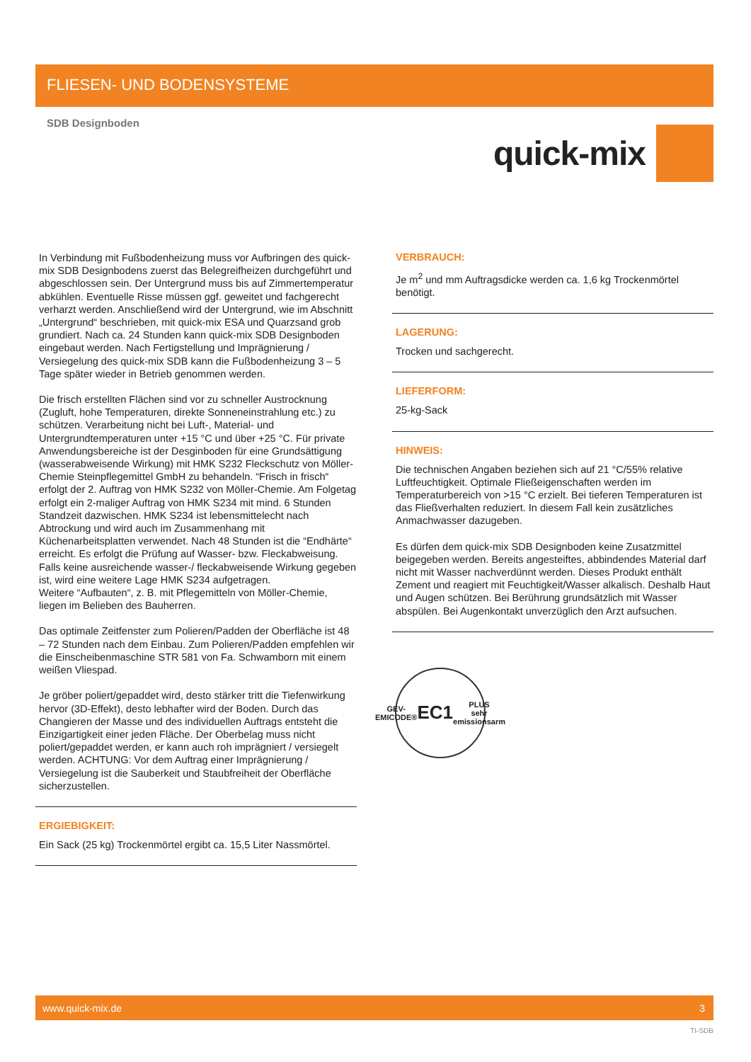FLIESEN- UND BODENSYSTEME
SDB Designboden
quick-mix
In Verbindung mit Fußbodenheizung muss vor Aufbringen des quick-mix SDB Designbodens zuerst das Belegreifheizen durchgeführt und abgeschlossen sein. Der Untergrund muss bis auf Zimmertemperatur abkühlen. Eventuelle Risse müssen ggf. geweitet und fachgerecht verharzt werden. Anschließend wird der Untergrund, wie im Abschnitt „Untergrund“ beschrieben, mit quick-mix ESA und Quarzsand grob grundiert. Nach ca. 24 Stunden kann quick-mix SDB Designboden eingebaut werden. Nach Fertigstellung und Imprägnierung / Versiegelung des quick-mix SDB kann die Fußbodenheizung 3 – 5 Tage später wieder in Betrieb genommen werden.
Die frisch erstellten Flächen sind vor zu schneller Austrocknung (Zugluft, hohe Temperaturen, direkte Sonneneinstrahlung etc.) zu schützen. Verarbeitung nicht bei Luft-, Material- und Untergrundtemperaturen unter +15 °C und über +25 °C. Für private Anwendungsbereiche ist der Desginboden für eine Grundsättigung (wasserabweisende Wirkung) mit HMK S232 Fleckschutz von Möller-Chemie Steinpflegemittel GmbH zu behandeln. “Frisch in frisch“ erfolgt der 2. Auftrag von HMK S232 von Möller-Chemie. Am Folgetag erfolgt ein 2-maliger Auftrag von HMK S234 mit mind. 6 Stunden Standzeit dazwischen. HMK S234 ist lebensmittelecht nach Abtrockung und wird auch im Zusammenhang mit Küchenarbeitsplatten verwendet. Nach 48 Stunden ist die “Endhärte“ erreicht. Es erfolgt die Prüfung auf Wasser- bzw. Fleckabweisung. Falls keine ausreichende wasser-/ fleckabweisende Wirkung gegeben ist, wird eine weitere Lage HMK S234 aufgetragen.
Weitere “Aufbauten“, z. B. mit Pflegemitteln von Möller-Chemie, liegen im Belieben des Bauherren.
Das optimale Zeitfenster zum Polieren/Padden der Oberfläche ist 48 – 72 Stunden nach dem Einbau. Zum Polieren/Padden empfehlen wir die Einscheibenmaschine STR 581 von Fa. Schwamborn mit einem weißen Vliespad.
Je gröber poliert/gepaddet wird, desto stärker tritt die Tiefenwirkung hervor (3D-Effekt), desto lebhafter wird der Boden. Durch das Changieren der Masse und des individuellen Auftrags entsteht die Einzigartigkeit einer jeden Fläche. Der Oberbelag muss nicht poliert/gepaddet werden, er kann auch roh imprägniert / versiegelt werden. ACHTUNG: Vor dem Auftrag einer Imprägnierung / Versiegelung ist die Sauberkeit und Staubfreiheit der Oberfläche sicherzustellen.
ERGIEBIGKEIT:
Ein Sack (25 kg) Trockenmörtel ergibt ca. 15,5 Liter Nassmörtel.
VERBRAUCH:
Je m<sup>2</sup> und mm Auftragsdicke werden ca. 1,6 kg Trockenmörtel benötigt.
LAGERUNG:
Trocken und sachgerecht.
LIEFERFORM:
25-kg-Sack
HINWEIS:
Die technischen Angaben beziehen sich auf 21 °C/55% relative Luftfeuchtigkeit. Optimale Fließeigenschaften werden im Temperaturbereich von >15 °C erzielt. Bei tieferen Temperaturen ist das Fließverhalten reduziert. In diesem Fall kein zusätzliches Anmachwasser dazugeben.
Es dürfen dem quick-mix SDB Designboden keine Zusatzmittel beigegeben werden. Bereits angesteiftes, abbindendes Material darf nicht mit Wasser nachverdünnt werden. Dieses Produkt enthält Zement und reagiert mit Feuchtigkeit/Wasser alkalisch. Deshalb Haut und Augen schützen. Bei Berührung grundsätzlich mit Wasser abspülen. Bei Augenkontakt unverzüglich den Arzt aufsuchen.
GEV-EMICODE®
EC1 PLUS
sehr emissionsarm
www.quick-mix.de 3
TI-SDB